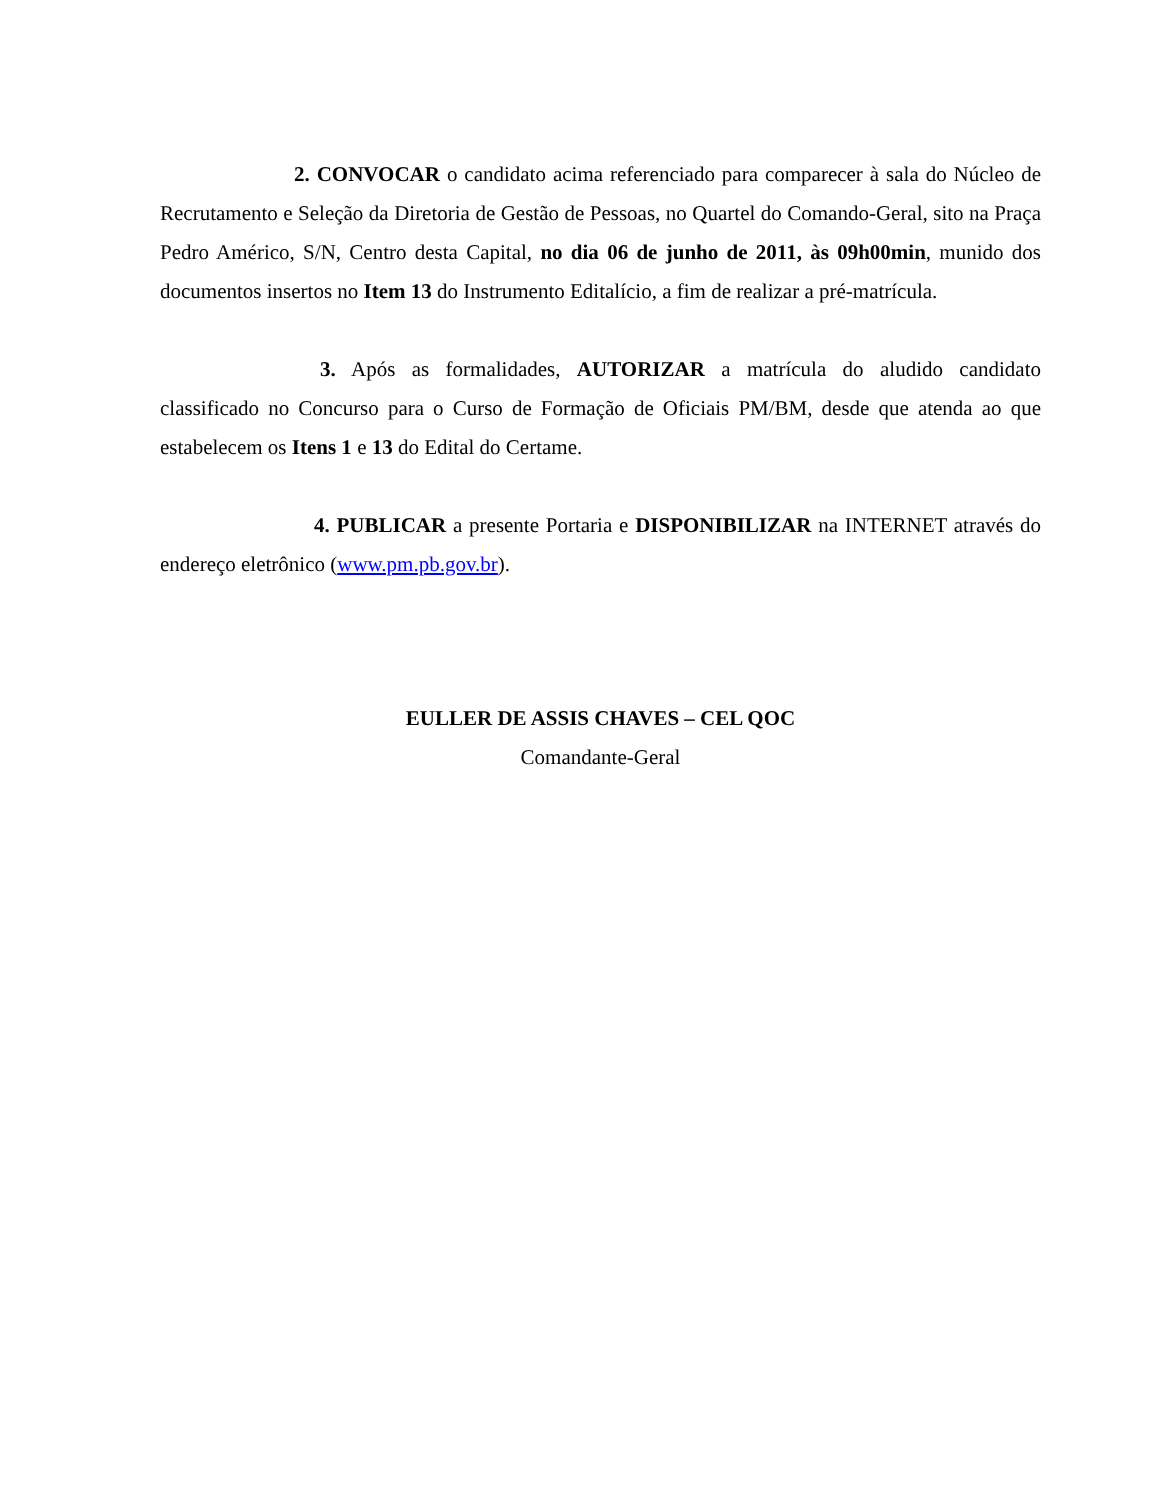2. CONVOCAR o candidato acima referenciado para comparecer à sala do Núcleo de Recrutamento e Seleção da Diretoria de Gestão de Pessoas, no Quartel do Comando-Geral, sito na Praça Pedro Américo, S/N, Centro desta Capital, no dia 06 de junho de 2011, às 09h00min, munido dos documentos insertos no Item 13 do Instrumento Editalício, a fim de realizar a pré-matrícula.
3. Após as formalidades, AUTORIZAR a matrícula do aludido candidato classificado no Concurso para o Curso de Formação de Oficiais PM/BM, desde que atenda ao que estabelecem os Itens 1 e 13 do Edital do Certame.
4. PUBLICAR a presente Portaria e DISPONIBILIZAR na INTERNET através do endereço eletrônico (www.pm.pb.gov.br).
EULLER DE ASSIS CHAVES – CEL QOC
Comandante-Geral